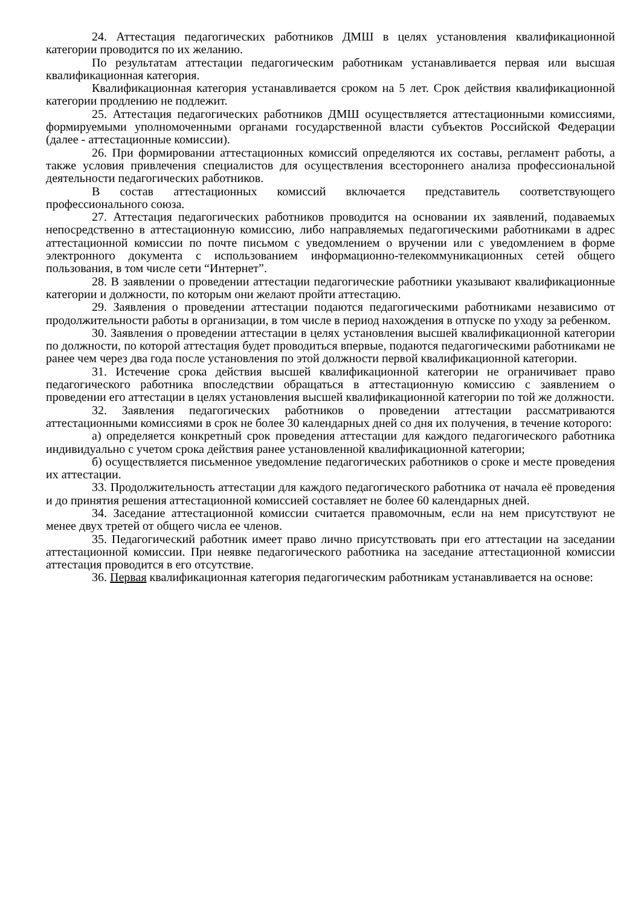24. Аттестация педагогических работников ДМШ в целях установления квалификационной категории проводится по их желанию.
По результатам аттестации педагогическим работникам устанавливается первая или высшая квалификационная категория.
Квалификационная категория устанавливается сроком на 5 лет. Срок действия квалификационной категории продлению не подлежит.
25. Аттестация педагогических работников ДМШ осуществляется аттестационными комиссиями, формируемыми уполномоченными органами государственной власти субъектов Российской Федерации (далее - аттестационные комиссии).
26. При формировании аттестационных комиссий определяются их составы, регламент работы, а также условия привлечения специалистов для осуществления всестороннего анализа профессиональной деятельности педагогических работников.
В состав аттестационных комиссий включается представитель соответствующего профессионального союза.
27. Аттестация педагогических работников проводится на основании их заявлений, подаваемых непосредственно в аттестационную комиссию, либо направляемых педагогическими работниками в адрес аттестационной комиссии по почте письмом с уведомлением о вручении или с уведомлением в форме электронного документа с использованием информационно-телекоммуникационных сетей общего пользования, в том числе сети “Интернет”.
28. В заявлении о проведении аттестации педагогические работники указывают квалификационные категории и должности, по которым они желают пройти аттестацию.
29. Заявления о проведении аттестации подаются педагогическими работниками независимо от продолжительности работы в организации, в том числе в период нахождения в отпуске по уходу за ребенком.
30. Заявления о проведении аттестации в целях установления высшей квалификационной категории по должности, по которой аттестация будет проводиться впервые, подаются педагогическими работниками не ранее чем через два года после установления по этой должности первой квалификационной категории.
31. Истечение срока действия высшей квалификационной категории не ограничивает право педагогического работника впоследствии обращаться в аттестационную комиссию с заявлением о проведении его аттестации в целях установления высшей квалификационной категории по той же должности.
32. Заявления педагогических работников о проведении аттестации рассматриваются аттестационными комиссиями в срок не более 30 календарных дней со дня их получения, в течение которого:
а) определяется конкретный срок проведения аттестации для каждого педагогического работника индивидуально с учетом срока действия ранее установленной квалификационной категории;
б) осуществляется письменное уведомление педагогических работников о сроке и месте проведения их аттестации.
33. Продолжительность аттестации для каждого педагогического работника от начала её проведения и до принятия решения аттестационной комиссией составляет не более 60 календарных дней.
34. Заседание аттестационной комиссии считается правомочным, если на нем присутствуют не менее двух третей от общего числа ее членов.
35. Педагогический работник имеет право лично присутствовать при его аттестации на заседании аттестационной комиссии. При неявке педагогического работника на заседание аттестационной комиссии аттестация проводится в его отсутствие.
36. Первая квалификационная категория педагогическим работникам устанавливается на основе: